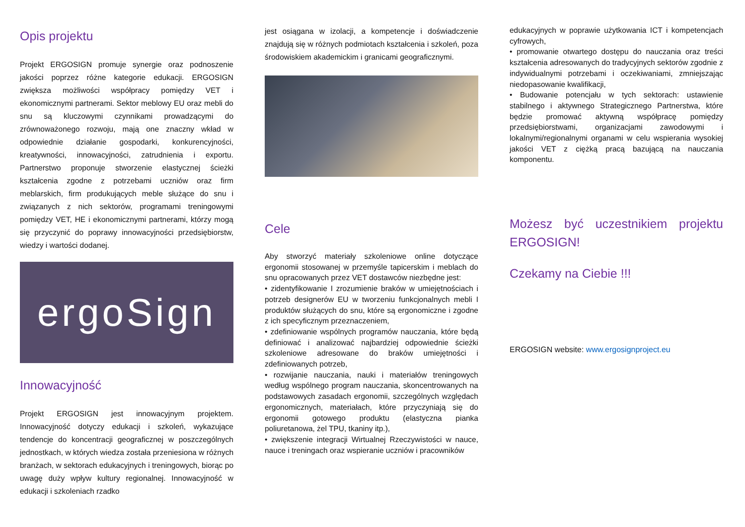Opis projektu
Projekt ERGOSIGN promuje synergie oraz podnoszenie jakości poprzez różne kategorie edukacji. ERGOSIGN zwiększa możliwości współpracy pomiędzy VET i ekonomicznymi partnerami. Sektor meblowy EU oraz mebli do snu są kluczowymi czynnikami prowadzącymi do zrównoważonego rozwoju, mają one znaczny wkład w odpowiednie działanie gospodarki, konkurencyjności, kreatywności, innowacyjności, zatrudnienia i exportu. Partnerstwo proponuje stworzenie elastycznej ścieżki kształcenia zgodne z potrzebami uczniów oraz firm meblarskich, firm produkujących meble służące do snu i związanych z nich sektorów, programami treningowymi pomiędzy VET, HE i ekonomicznymi partnerami, którzy mogą się przyczynić do poprawy innowacyjności przedsiębiorstw, wiedzy i wartości dodanej.
ergoSign
Innowacyjność
Projekt ERGOSIGN jest innowacyjnym projektem. Innowacyjność dotyczy edukacji i szkoleń, wykazujące tendencje do koncentracji geograficznej w poszczególnych jednostkach, w których wiedza została przeniesiona w różnych branżach, w sektorach edukacyjnych i treningowych, biorąc po uwagę duży wpływ kultury regionalnej. Innowacyjność w edukacji i szkoleniach rzadko
jest osiągana w izolacji, a kompetencje i doświadczenie znajdują się w różnych podmiotach kształcenia i szkoleń, poza środowiskiem akademickim i granicami geograficznymi.
Cele
Aby stworzyć materiały szkoleniowe online dotyczące ergonomii stosowanej w przemyśle tapicerskim i meblach do snu opracowanych przez VET dostawców niezbędne jest:
• zidentyfikowanie I zrozumienie braków w umiejętnościach i potrzeb designerów EU w tworzeniu funkcjonalnych mebli I produktów służących do snu, które są ergonomiczne i zgodne z ich specyficznym przeznaczeniem,
• zdefiniowanie wspólnych programów nauczania, które będą definiować i analizować najbardziej odpowiednie ścieżki szkoleniowe adresowane do braków umiejętności i zdefiniowanych potrzeb,
• rozwijanie nauczania, nauki i materiałów treningowych według wspólnego program nauczania, skoncentrowanych na podstawowych zasadach ergonomii, szczególnych względach ergonomicznych, materiałach, które przyczyniają się do ergonomii gotowego produktu (elastyczna pianka poliuretanowa, żel TPU, tkaniny itp.),
• zwiększenie integracji Wirtualnej Rzeczywistości w nauce, nauce i treningach oraz wspieranie uczniów i pracowników
edukacyjnych w poprawie użytkowania ICT i kompetencjach cyfrowych,
• promowanie otwartego dostępu do nauczania oraz treści kształcenia adresowanych do tradycyjnych sektorów zgodnie z indywidualnymi potrzebami i oczekiwaniami, zmniejszając niedopasowanie kwalifikacji,
• Budowanie potencjału w tych sektorach: ustawienie stabilnego i aktywnego Strategicznego Partnerstwa, które będzie promować aktywną współpracę pomiędzy przedsiębiorstwami, organizacjami zawodowymi i lokalnymi/regionalnymi organami w celu wspierania wysokiej jakości VET z ciężką pracą bazującą na nauczania komponentu.
Możesz być uczestnikiem projektu ERGOSIGN!
Czekamy na Ciebie !!!
ERGOSIGN website: www.ergosignproject.eu